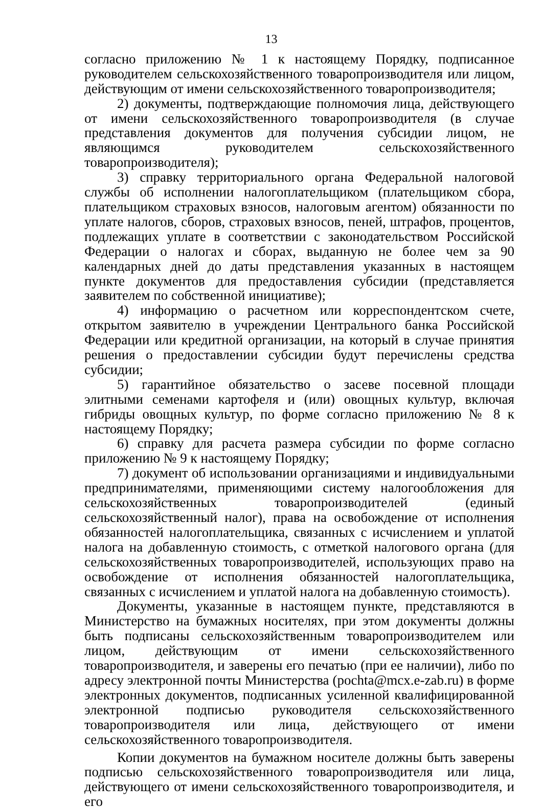13
согласно приложению № 1 к настоящему Порядку, подписанное руководителем сельскохозяйственного товаропроизводителя или лицом, действующим от имени сельскохозяйственного товаропроизводителя;
2) документы, подтверждающие полномочия лица, действующего от имени сельскохозяйственного товаропроизводителя (в случае представления документов для получения субсидии лицом, не являющимся руководителем сельскохозяйственного товаропроизводителя);
3) справку территориального органа Федеральной налоговой службы об исполнении налогоплательщиком (плательщиком сбора, плательщиком страховых взносов, налоговым агентом) обязанности по уплате налогов, сборов, страховых взносов, пеней, штрафов, процентов, подлежащих уплате в соответствии с законодательством Российской Федерации о налогах и сборах, выданную не более чем за 90 календарных дней до даты представления указанных в настоящем пункте документов для предоставления субсидии (представляется заявителем по собственной инициативе);
4) информацию о расчетном или корреспондентском счете, открытом заявителю в учреждении Центрального банка Российской Федерации или кредитной организации, на который в случае принятия решения о предоставлении субсидии будут перечислены средства субсидии;
5) гарантийное обязательство о засеве посевной площади элитными семенами картофеля и (или) овощных культур, включая гибриды овощных культур, по форме согласно приложению № 8 к настоящему Порядку;
6) справку для расчета размера субсидии по форме согласно приложению № 9 к настоящему Порядку;
7) документ об использовании организациями и индивидуальными предпринимателями, применяющими систему налогообложения для сельскохозяйственных товаропроизводителей (единый сельскохозяйственный налог), права на освобождение от исполнения обязанностей налогоплательщика, связанных с исчислением и уплатой налога на добавленную стоимость, с отметкой налогового органа (для сельскохозяйственных товаропроизводителей, использующих право на освобождение от исполнения обязанностей налогоплательщика, связанных с исчислением и уплатой налога на добавленную стоимость).
Документы, указанные в настоящем пункте, представляются в Министерство на бумажных носителях, при этом документы должны быть подписаны сельскохозяйственным товаропроизводителем или лицом, действующим от имени сельскохозяйственного товаропроизводителя, и заверены его печатью (при ее наличии), либо по адресу электронной почты Министерства (pochta@mcx.e-zab.ru) в форме электронных документов, подписанных усиленной квалифицированной электронной подписью руководителя сельскохозяйственного товаропроизводителя или лица, действующего от имени сельскохозяйственного товаропроизводителя.
Копии документов на бумажном носителе должны быть заверены подписью сельскохозяйственного товаропроизводителя или лица, действующего от имени сельскохозяйственного товаропроизводителя, и его